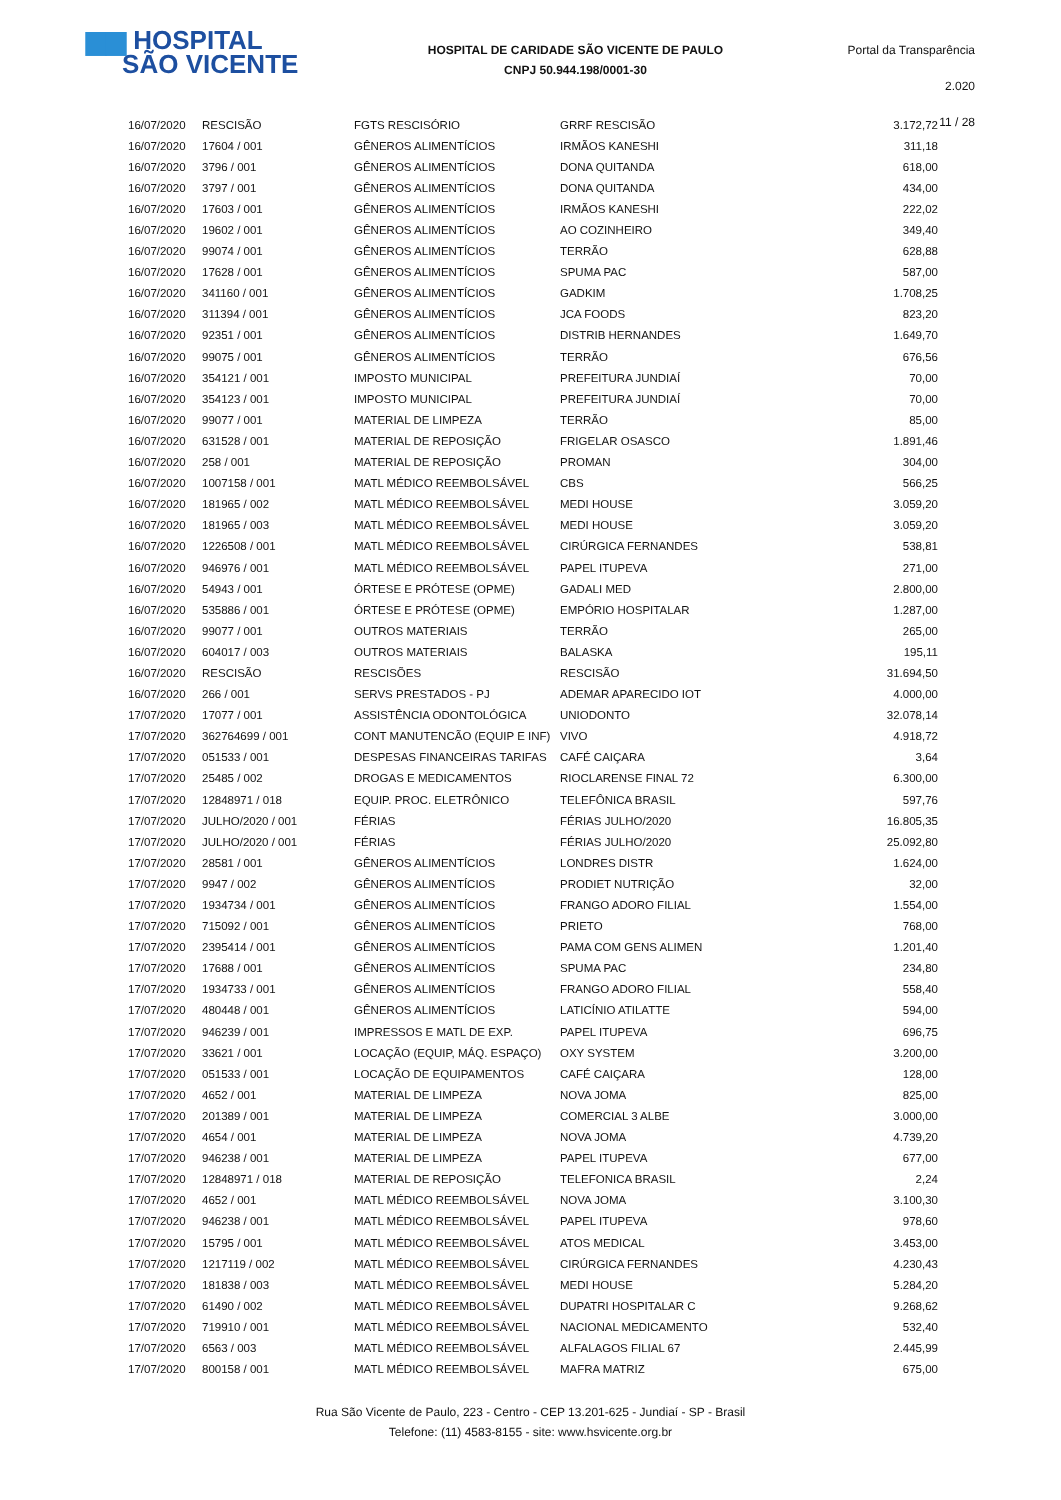▆▆ HOSPITAL
SÃO VICENTE
HOSPITAL DE CARIDADE SÃO VICENTE DE PAULO
CNPJ 50.944.198/0001-30
Portal da Transparência 2.020
11 / 28
| 16/07/2020 | RESCISÃO | FGTS RESCISÓRIO | GRRF RESCISÃO | 3.172,72 |
| 16/07/2020 | 17604 / 001 | GÊNEROS ALIMENTÍCIOS | IRMÃOS KANESHI | 311,18 |
| 16/07/2020 | 3796 / 001 | GÊNEROS ALIMENTÍCIOS | DONA QUITANDA | 618,00 |
| 16/07/2020 | 3797 / 001 | GÊNEROS ALIMENTÍCIOS | DONA QUITANDA | 434,00 |
| 16/07/2020 | 17603 / 001 | GÊNEROS ALIMENTÍCIOS | IRMÃOS KANESHI | 222,02 |
| 16/07/2020 | 19602 / 001 | GÊNEROS ALIMENTÍCIOS | AO COZINHEIRO | 349,40 |
| 16/07/2020 | 99074 / 001 | GÊNEROS ALIMENTÍCIOS | TERRÃO | 628,88 |
| 16/07/2020 | 17628 / 001 | GÊNEROS ALIMENTÍCIOS | SPUMA PAC | 587,00 |
| 16/07/2020 | 341160 / 001 | GÊNEROS ALIMENTÍCIOS | GADKIM | 1.708,25 |
| 16/07/2020 | 311394 / 001 | GÊNEROS ALIMENTÍCIOS | JCA FOODS | 823,20 |
| 16/07/2020 | 92351 / 001 | GÊNEROS ALIMENTÍCIOS | DISTRIB HERNANDES | 1.649,70 |
| 16/07/2020 | 99075 / 001 | GÊNEROS ALIMENTÍCIOS | TERRÃO | 676,56 |
| 16/07/2020 | 354121 / 001 | IMPOSTO MUNICIPAL | PREFEITURA JUNDIAÍ | 70,00 |
| 16/07/2020 | 354123 / 001 | IMPOSTO MUNICIPAL | PREFEITURA JUNDIAÍ | 70,00 |
| 16/07/2020 | 99077 / 001 | MATERIAL DE LIMPEZA | TERRÃO | 85,00 |
| 16/07/2020 | 631528 / 001 | MATERIAL DE REPOSIÇÃO | FRIGELAR OSASCO | 1.891,46 |
| 16/07/2020 | 258 / 001 | MATERIAL DE REPOSIÇÃO | PROMAN | 304,00 |
| 16/07/2020 | 1007158 / 001 | MATL MÉDICO REEMBOLSÁVEL | CBS | 566,25 |
| 16/07/2020 | 181965 / 002 | MATL MÉDICO REEMBOLSÁVEL | MEDI HOUSE | 3.059,20 |
| 16/07/2020 | 181965 / 003 | MATL MÉDICO REEMBOLSÁVEL | MEDI HOUSE | 3.059,20 |
| 16/07/2020 | 1226508 / 001 | MATL MÉDICO REEMBOLSÁVEL | CIRÚRGICA FERNANDES | 538,81 |
| 16/07/2020 | 946976 / 001 | MATL MÉDICO REEMBOLSÁVEL | PAPEL ITUPEVA | 271,00 |
| 16/07/2020 | 54943 / 001 | ÓRTESE E PRÓTESE (OPME) | GADALI MED | 2.800,00 |
| 16/07/2020 | 535886 / 001 | ÓRTESE E PRÓTESE (OPME) | EMPÓRIO HOSPITALAR | 1.287,00 |
| 16/07/2020 | 99077 / 001 | OUTROS MATERIAIS | TERRÃO | 265,00 |
| 16/07/2020 | 604017 / 003 | OUTROS MATERIAIS | BALASKA | 195,11 |
| 16/07/2020 | RESCISÃO | RESCISÕES | RESCISÃO | 31.694,50 |
| 16/07/2020 | 266 / 001 | SERVS PRESTADOS - PJ | ADEMAR APARECIDO IOT | 4.000,00 |
| 17/07/2020 | 17077 / 001 | ASSISTÊNCIA ODONTOLÓGICA | UNIODONTO | 32.078,14 |
| 17/07/2020 | 362764699 / 001 | CONT MANUTENCÃO (EQUIP E INF) | VIVO | 4.918,72 |
| 17/07/2020 | 051533 / 001 | DESPESAS FINANCEIRAS TARIFAS | CAFÉ CAIÇARA | 3,64 |
| 17/07/2020 | 25485 / 002 | DROGAS E MEDICAMENTOS | RIOCLARENSE FINAL 72 | 6.300,00 |
| 17/07/2020 | 12848971 / 018 | EQUIP. PROC. ELETRÔNICO | TELEFÔNICA BRASIL | 597,76 |
| 17/07/2020 | JULHO/2020 / 001 | FÉRIAS | FÉRIAS JULHO/2020 | 16.805,35 |
| 17/07/2020 | JULHO/2020 / 001 | FÉRIAS | FÉRIAS JULHO/2020 | 25.092,80 |
| 17/07/2020 | 28581 / 001 | GÊNEROS ALIMENTÍCIOS | LONDRES DISTR | 1.624,00 |
| 17/07/2020 | 9947 / 002 | GÊNEROS ALIMENTÍCIOS | PRODIET NUTRIÇÃO | 32,00 |
| 17/07/2020 | 1934734 / 001 | GÊNEROS ALIMENTÍCIOS | FRANGO ADORO FILIAL | 1.554,00 |
| 17/07/2020 | 715092 / 001 | GÊNEROS ALIMENTÍCIOS | PRIETO | 768,00 |
| 17/07/2020 | 2395414 / 001 | GÊNEROS ALIMENTÍCIOS | PAMA COM GENS ALIMEN | 1.201,40 |
| 17/07/2020 | 17688 / 001 | GÊNEROS ALIMENTÍCIOS | SPUMA PAC | 234,80 |
| 17/07/2020 | 1934733 / 001 | GÊNEROS ALIMENTÍCIOS | FRANGO ADORO FILIAL | 558,40 |
| 17/07/2020 | 480448 / 001 | GÊNEROS ALIMENTÍCIOS | LATICÍNIO ATILATTE | 594,00 |
| 17/07/2020 | 946239 / 001 | IMPRESSOS E MATL DE EXP. | PAPEL ITUPEVA | 696,75 |
| 17/07/2020 | 33621 / 001 | LOCAÇÃO (EQUIP, MÁQ. ESPAÇO) | OXY SYSTEM | 3.200,00 |
| 17/07/2020 | 051533 / 001 | LOCAÇÃO DE EQUIPAMENTOS | CAFÉ CAIÇARA | 128,00 |
| 17/07/2020 | 4652 / 001 | MATERIAL DE LIMPEZA | NOVA JOMA | 825,00 |
| 17/07/2020 | 201389 / 001 | MATERIAL DE LIMPEZA | COMERCIAL 3 ALBE | 3.000,00 |
| 17/07/2020 | 4654 / 001 | MATERIAL DE LIMPEZA | NOVA JOMA | 4.739,20 |
| 17/07/2020 | 946238 / 001 | MATERIAL DE LIMPEZA | PAPEL ITUPEVA | 677,00 |
| 17/07/2020 | 12848971 / 018 | MATERIAL DE REPOSIÇÃO | TELEFONICA BRASIL | 2,24 |
| 17/07/2020 | 4652 / 001 | MATL MÉDICO REEMBOLSÁVEL | NOVA JOMA | 3.100,30 |
| 17/07/2020 | 946238 / 001 | MATL MÉDICO REEMBOLSÁVEL | PAPEL ITUPEVA | 978,60 |
| 17/07/2020 | 15795 / 001 | MATL MÉDICO REEMBOLSÁVEL | ATOS MEDICAL | 3.453,00 |
| 17/07/2020 | 1217119 / 002 | MATL MÉDICO REEMBOLSÁVEL | CIRÚRGICA FERNANDES | 4.230,43 |
| 17/07/2020 | 181838 / 003 | MATL MÉDICO REEMBOLSÁVEL | MEDI HOUSE | 5.284,20 |
| 17/07/2020 | 61490 / 002 | MATL MÉDICO REEMBOLSÁVEL | DUPATRI HOSPITALAR C | 9.268,62 |
| 17/07/2020 | 719910 / 001 | MATL MÉDICO REEMBOLSÁVEL | NACIONAL MEDICAMENTO | 532,40 |
| 17/07/2020 | 6563 / 003 | MATL MÉDICO REEMBOLSÁVEL | ALFALAGOS FILIAL 67 | 2.445,99 |
| 17/07/2020 | 800158 / 001 | MATL MÉDICO REEMBOLSÁVEL | MAFRA MATRIZ | 675,00 |
Rua São Vicente de Paulo, 223 - Centro - CEP 13.201-625 - Jundiaí - SP - Brasil
Telefone: (11) 4583-8155 - site: www.hsvicente.org.br